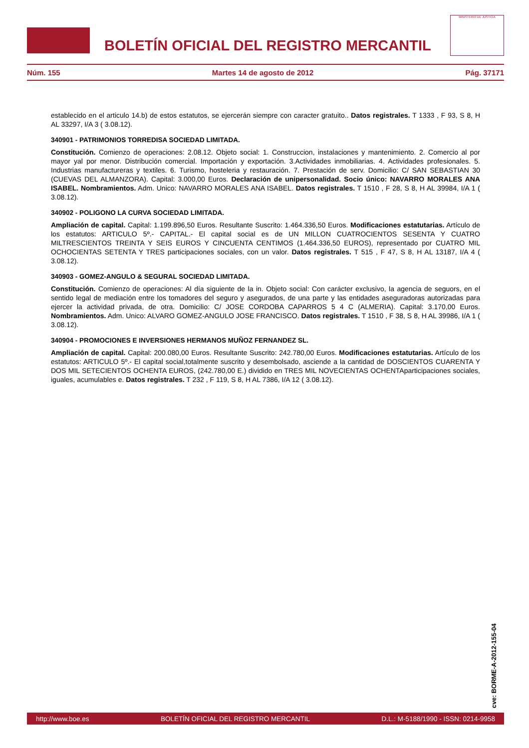BOLETÍN OFICIAL DEL REGISTRO MERCANTIL
MINISTERIO DE JUSTICIA
Núm. 155 Martes 14 de agosto de 2012 Pág. 37171
establecido en el articulo 14.b) de estos estatutos, se ejercerán siempre con caracter gratuito.. Datos registrales. T 1333 , F 93, S 8, H AL 33297, I/A 3 ( 3.08.12).
340901 - PATRIMONIOS TORREDISA SOCIEDAD LIMITADA.
Constitución. Comienzo de operaciones: 2.08.12. Objeto social: 1. Construccion, instalaciones y mantenimiento. 2. Comercio al por mayor yal por menor. Distribución comercial. Importación y exportación. 3.Actividades inmobiliarias. 4. Actividades profesionales. 5. Industrias manufactureras y textiles. 6. Turismo, hosteleria y restauración. 7. Prestación de serv. Domicilio: C/ SAN SEBASTIAN 30 (CUEVAS DEL ALMANZORA). Capital: 3.000,00 Euros. Declaración de unipersonalidad. Socio único: NAVARRO MORALES ANA ISABEL. Nombramientos. Adm. Unico: NAVARRO MORALES ANA ISABEL. Datos registrales. T 1510 , F 28, S 8, H AL 39984, I/A 1 ( 3.08.12).
340902 - POLIGONO LA CURVA SOCIEDAD LIMITADA.
Ampliación de capital. Capital: 1.199.896,50 Euros. Resultante Suscrito: 1.464.336,50 Euros. Modificaciones estatutarias. Artículo de los estatutos: ARTICULO 5º.- CAPITAL.- El capital social es de UN MILLON CUATROCIENTOS SESENTA Y CUATRO MILTRESCIENTOS TREINTA Y SEIS EUROS Y CINCUENTA CENTIMOS (1.464.336,50 EUROS), representado por CUATRO MIL OCHOCIENTAS SETENTA Y TRES participaciones sociales, con un valor. Datos registrales. T 515 , F 47, S 8, H AL 13187, I/A 4 ( 3.08.12).
340903 - GOMEZ-ANGULO & SEGURAL SOCIEDAD LIMITADA.
Constitución. Comienzo de operaciones: Al día siguiente de la in. Objeto social: Con carácter exclusivo, la agencia de seguors, en el sentido legal de mediación entre los tomadores del seguro y asegurados, de una parte y las entidades aseguradoras autorizadas para ejercer la actividad privada, de otra. Domicilio: C/ JOSE CORDOBA CAPARROS 5 4 C (ALMERIA). Capital: 3.170,00 Euros. Nombramientos. Adm. Unico: ALVARO GOMEZ-ANGULO JOSE FRANCISCO. Datos registrales. T 1510 , F 38, S 8, H AL 39986, I/A 1 ( 3.08.12).
340904 - PROMOCIONES E INVERSIONES HERMANOS MUÑOZ FERNANDEZ SL.
Ampliación de capital. Capital: 200.080,00 Euros. Resultante Suscrito: 242.780,00 Euros. Modificaciones estatutarias. Artículo de los estatutos: ARTICULO 5º.- El capital social,totalmente suscrito y desembolsado, asciende a la cantidad de DOSCIENTOS CUARENTA Y DOS MIL SETECIENTOS OCHENTA EUROS, (242.780,00 E.) dividido en TRES MIL NOVECIENTAS OCHENTAparticipaciones sociales, iguales, acumulables e. Datos registrales. T 232 , F 119, S 8, H AL 7386, I/A 12 ( 3.08.12).
cve: BORME-A-2012-155-04
http://www.boe.es BOLETÍN OFICIAL DEL REGISTRO MERCANTIL D.L.: M-5188/1990 - ISSN: 0214-9958